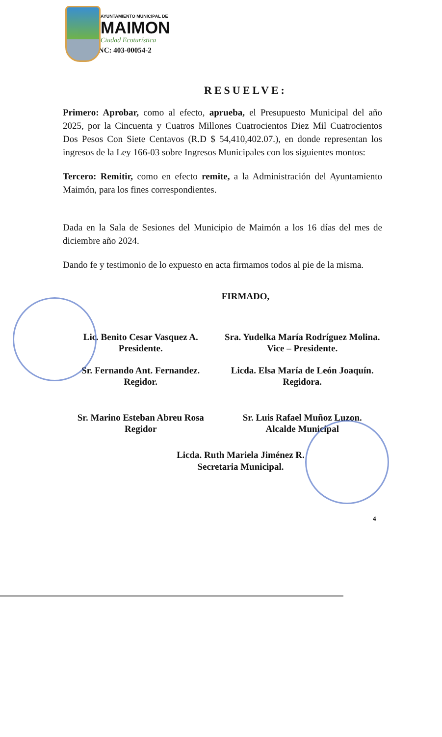AYUNTAMIENTO MUNICIPAL DE
MAIMON
Ciudad Ecoturística
RNC: 403-00054-2
RESUELVE:
Primero: Aprobar, como al efecto, aprueba, el Presupuesto Municipal del año 2025, por la Cincuenta y Cuatros Millones Cuatrocientos Diez Mil Cuatrocientos Dos Pesos Con Siete Centavos (R.D $ 54,410,402.07.), en donde representan los ingresos de la Ley 166-03 sobre Ingresos Municipales con los siguientes montos:
Tercero: Remitir, como en efecto remite, a la Administración del Ayuntamiento Maimón, para los fines correspondientes.
Dada en la Sala de Sesiones del Municipio de Maimón a los 16 días del mes de diciembre año 2024.
Dando fe y testimonio de lo expuesto en acta firmamos todos al pie de la misma.
FIRMADO,
Lic. Benito Cesar Vasquez A.
Presidente.
Sra. Yudelka María Rodríguez Molina.
Vice – Presidente.
Sr. Fernando Ant. Fernandez.
Regidor.
Licda. Elsa María de León Joaquín.
Regidora.
Sr. Marino Esteban Abreu Rosa
Regidor
Sr. Luis Rafael Muñoz Luzon.
Alcalde Municipal
Licda. Ruth Mariela Jiménez R.
Secretaria Municipal.
4